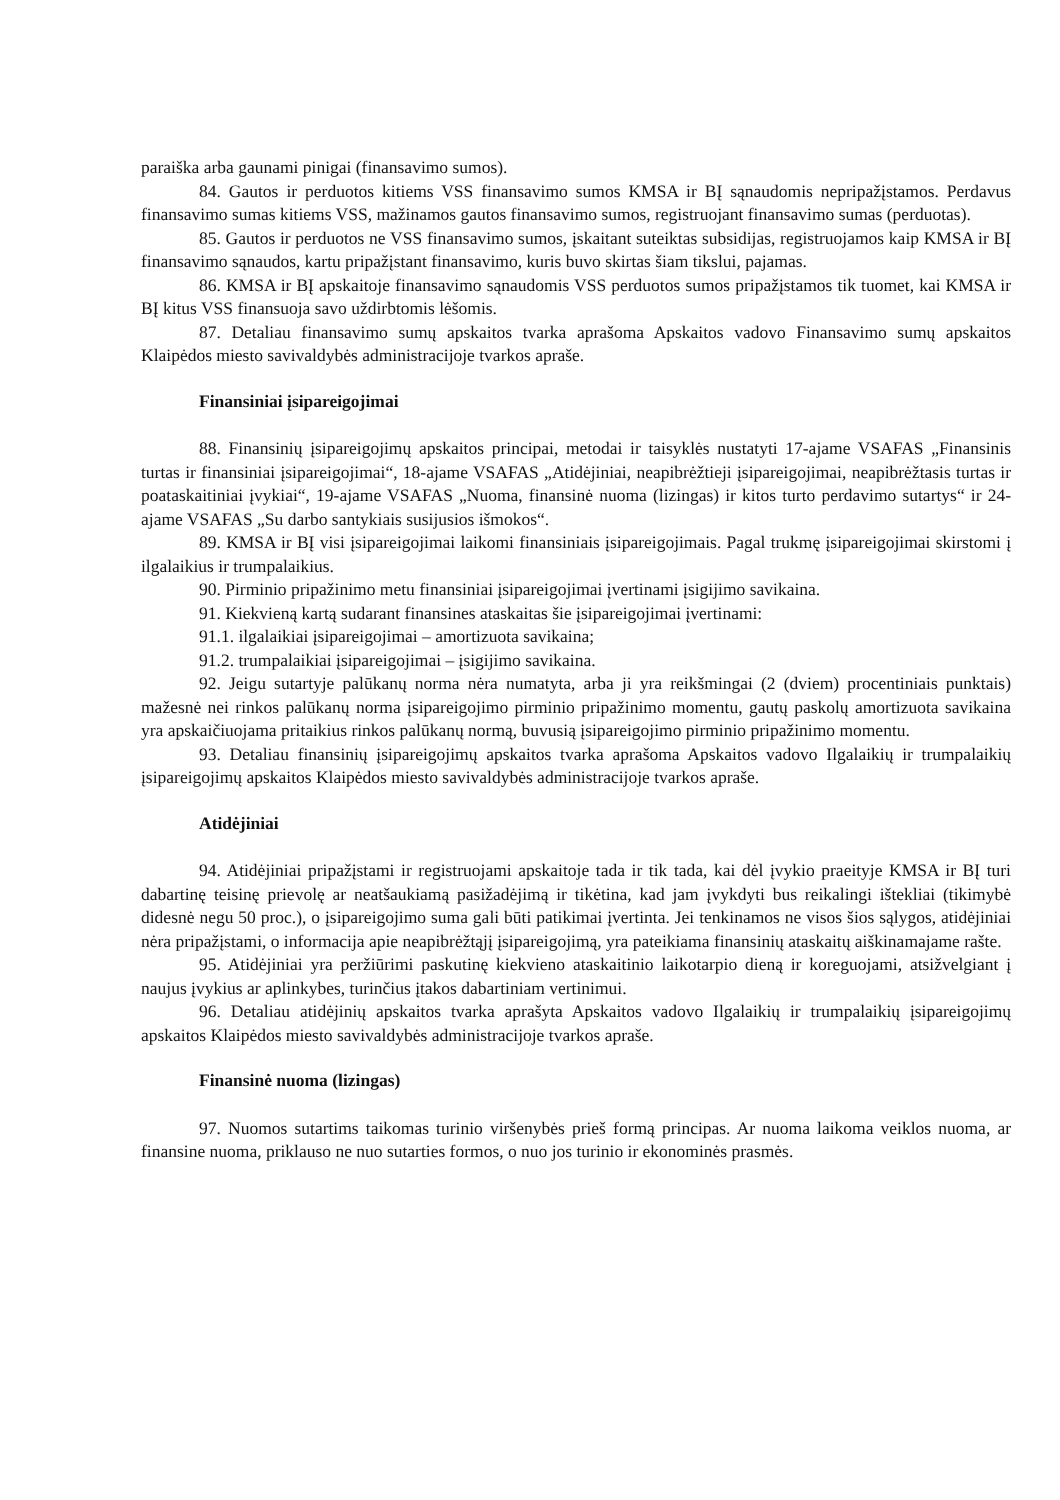paraiška arba gaunami pinigai (finansavimo sumos).
84. Gautos ir perduotos kitiems VSS finansavimo sumos KMSA ir BĮ sąnaudomis nepripažįstamos. Perdavus finansavimo sumas kitiems VSS, mažinamos gautos finansavimo sumos, registruojant finansavimo sumas (perduotas).
85. Gautos ir perduotos ne VSS finansavimo sumos, įskaitant suteiktas subsidijas, registruojamos kaip KMSA ir BĮ finansavimo sąnaudos, kartu pripažįstant finansavimo, kuris buvo skirtas šiam tikslui, pajamas.
86. KMSA ir BĮ apskaitoje finansavimo sąnaudomis VSS perduotos sumos pripažįstamos tik tuomet, kai KMSA ir BĮ kitus VSS finansuoja savo uždirbtomis lėšomis.
87. Detaliau finansavimo sumų apskaitos tvarka aprašoma Apskaitos vadovo Finansavimo sumų apskaitos Klaipėdos miesto savivaldybės administracijoje tvarkos apraše.
Finansiniai įsipareigojimai
88. Finansinių įsipareigojimų apskaitos principai, metodai ir taisyklės nustatyti 17-ajame VSAFAS „Finansinis turtas ir finansiniai įsipareigojimai“, 18-ajame VSAFAS „Atidėjiniai, neapibrėžtieji įsipareigojimai, neapibrėžtasis turtas ir poataskaitiniai įvykiai“, 19-ajame VSAFAS „Nuoma, finansinė nuoma (lizingas) ir kitos turto perdavimo sutartys“ ir 24-ajame VSAFAS „Su darbo santykiais susijusios išmokos“.
89. KMSA ir BĮ visi įsipareigojimai laikomi finansiniais įsipareigojimais. Pagal trukmę įsipareigojimai skirstomi į ilgalaikius ir trumpalaikius.
90. Pirminio pripažinimo metu finansiniai įsipareigojimai įvertinami įsigijimo savikaina.
91. Kiekvieną kartą sudarant finansines ataskaitas šie įsipareigojimai įvertinami:
91.1. ilgalaikiai įsipareigojimai – amortizuota savikaina;
91.2. trumpalaikiai įsipareigojimai – įsigijimo savikaina.
92. Jeigu sutartyje palūkanų norma nėra numatyta, arba ji yra reikšmingai (2 (dviem) procentiniais punktais) mažesnė nei rinkos palūkanų norma įsipareigojimo pirminio pripažinimo momentu, gautų paskolų amortizuota savikaina yra apskaičiuojama pritaikius rinkos palūkanų normą, buvusią įsipareigojimo pirminio pripažinimo momentu.
93. Detaliau finansinių įsipareigojimų apskaitos tvarka aprašoma Apskaitos vadovo Ilgalaikių ir trumpalaikių įsipareigojimų apskaitos Klaipėdos miesto savivaldybės administracijoje tvarkos apraše.
Atidėjiniai
94. Atidėjiniai pripažįstami ir registruojami apskaitoje tada ir tik tada, kai dėl įvykio praeityje KMSA ir BĮ turi dabartinę teisinę prievolę ar neatšaukiamą pasižadėjimą ir tikėtina, kad jam įvykdyti bus reikalingi ištekliai (tikimybė didesnė negu 50 proc.), o įsipareigojimo suma gali būti patikimai įvertinta. Jei tenkinamos ne visos šios sąlygos, atidėjiniai nėra pripažįstami, o informacija apie neapibrėžtąjį įsipareigojimą, yra pateikiama finansinių ataskaitų aiškinamajame rašte.
95. Atidėjiniai yra peržiūrimi paskutinę kiekvieno ataskaitinio laikotarpio dieną ir koreguojami, atsižvelgiant į naujus įvykius ar aplinkybes, turinčius įtakos dabartiniam vertinimui.
96. Detaliau atidėjinių apskaitos tvarka aprašyta Apskaitos vadovo Ilgalaikių ir trumpalaikių įsipareigojimų apskaitos Klaipėdos miesto savivaldybės administracijoje tvarkos apraše.
Finansinė nuoma (lizingas)
97. Nuomos sutartims taikomas turinio viršenybės prieš formą principas. Ar nuoma laikoma veiklos nuoma, ar finansine nuoma, priklauso ne nuo sutarties formos, o nuo jos turinio ir ekonominės prasmės.